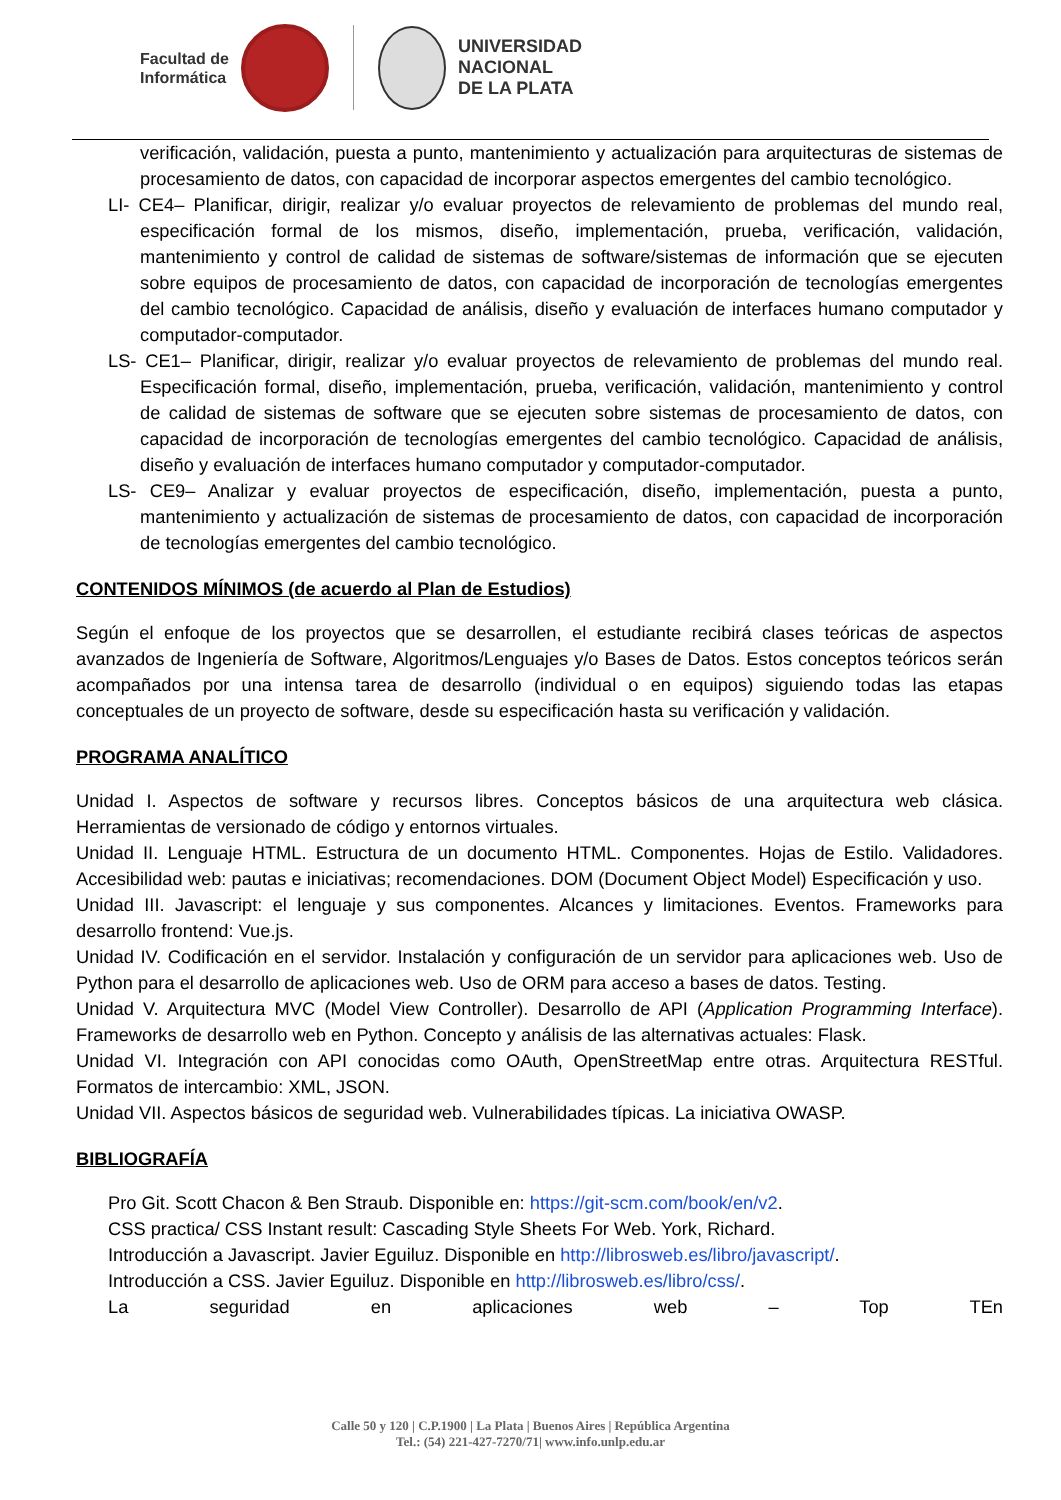Facultad de
Informática
UNIVERSIDAD
NACIONAL
DE LA PLATA
verificación, validación, puesta a punto, mantenimiento y actualización para arquitecturas de sistemas de procesamiento de datos, con capacidad de incorporar aspectos emergentes del cambio tecnológico.
LI- CE4– Planificar, dirigir, realizar y/o evaluar proyectos de relevamiento de problemas del mundo real, especificación formal de los mismos, diseño, implementación, prueba, verificación, validación, mantenimiento y control de calidad de sistemas de software/sistemas de información que se ejecuten sobre equipos de procesamiento de datos, con capacidad de incorporación de tecnologías emergentes del cambio tecnológico. Capacidad de análisis, diseño y evaluación de interfaces humano computador y computador-computador.
LS- CE1– Planificar, dirigir, realizar y/o evaluar proyectos de relevamiento de problemas del mundo real. Especificación formal, diseño, implementación, prueba, verificación, validación, mantenimiento y control de calidad de sistemas de software que se ejecuten sobre sistemas de procesamiento de datos, con capacidad de incorporación de tecnologías emergentes del cambio tecnológico. Capacidad de análisis, diseño y evaluación de interfaces humano computador y computador-computador.
LS- CE9– Analizar y evaluar proyectos de especificación, diseño, implementación, puesta a punto, mantenimiento y actualización de sistemas de procesamiento de datos, con capacidad de incorporación de tecnologías emergentes del cambio tecnológico.
CONTENIDOS MÍNIMOS (de acuerdo al Plan de Estudios)
Según el enfoque de los proyectos que se desarrollen, el estudiante recibirá clases teóricas de aspectos avanzados de Ingeniería de Software, Algoritmos/Lenguajes y/o Bases de Datos. Estos conceptos teóricos serán acompañados por una intensa tarea de desarrollo (individual o en equipos) siguiendo todas las etapas conceptuales de un proyecto de software, desde su especificación hasta su verificación y validación.
PROGRAMA ANALÍTICO
Unidad I. Aspectos de software y recursos libres. Conceptos básicos de una arquitectura web clásica. Herramientas de versionado de código y entornos virtuales.
Unidad II. Lenguaje HTML. Estructura de un documento HTML. Componentes. Hojas de Estilo. Validadores. Accesibilidad web: pautas e iniciativas; recomendaciones. DOM (Document Object Model) Especificación y uso.
Unidad III. Javascript: el lenguaje y sus componentes. Alcances y limitaciones. Eventos. Frameworks para desarrollo frontend: Vue.js.
Unidad IV. Codificación en el servidor. Instalación y configuración de un servidor para aplicaciones web. Uso de Python para el desarrollo de aplicaciones web. Uso de ORM para acceso a bases de datos. Testing.
Unidad V. Arquitectura MVC (Model View Controller). Desarrollo de API (Application Programming Interface). Frameworks de desarrollo web en Python. Concepto y análisis de las alternativas actuales: Flask.
Unidad VI. Integración con API conocidas como OAuth, OpenStreetMap entre otras. Arquitectura RESTful. Formatos de intercambio: XML, JSON.
Unidad VII. Aspectos básicos de seguridad web. Vulnerabilidades típicas. La iniciativa OWASP.
BIBLIOGRAFÍA
Pro Git. Scott Chacon & Ben Straub. Disponible en: https://git-scm.com/book/en/v2.
CSS practica/ CSS Instant result: Cascading Style Sheets For Web. York, Richard.
Introducción a Javascript. Javier Eguiluz. Disponible en http://librosweb.es/libro/javascript/.
Introducción a CSS. Javier Eguiluz. Disponible en http://librosweb.es/libro/css/.
La seguridad en aplicaciones web – Top TEn
Calle 50 y 120 | C.P.1900 | La Plata | Buenos Aires | República Argentina
Tel.: (54) 221-427-7270/71| www.info.unlp.edu.ar